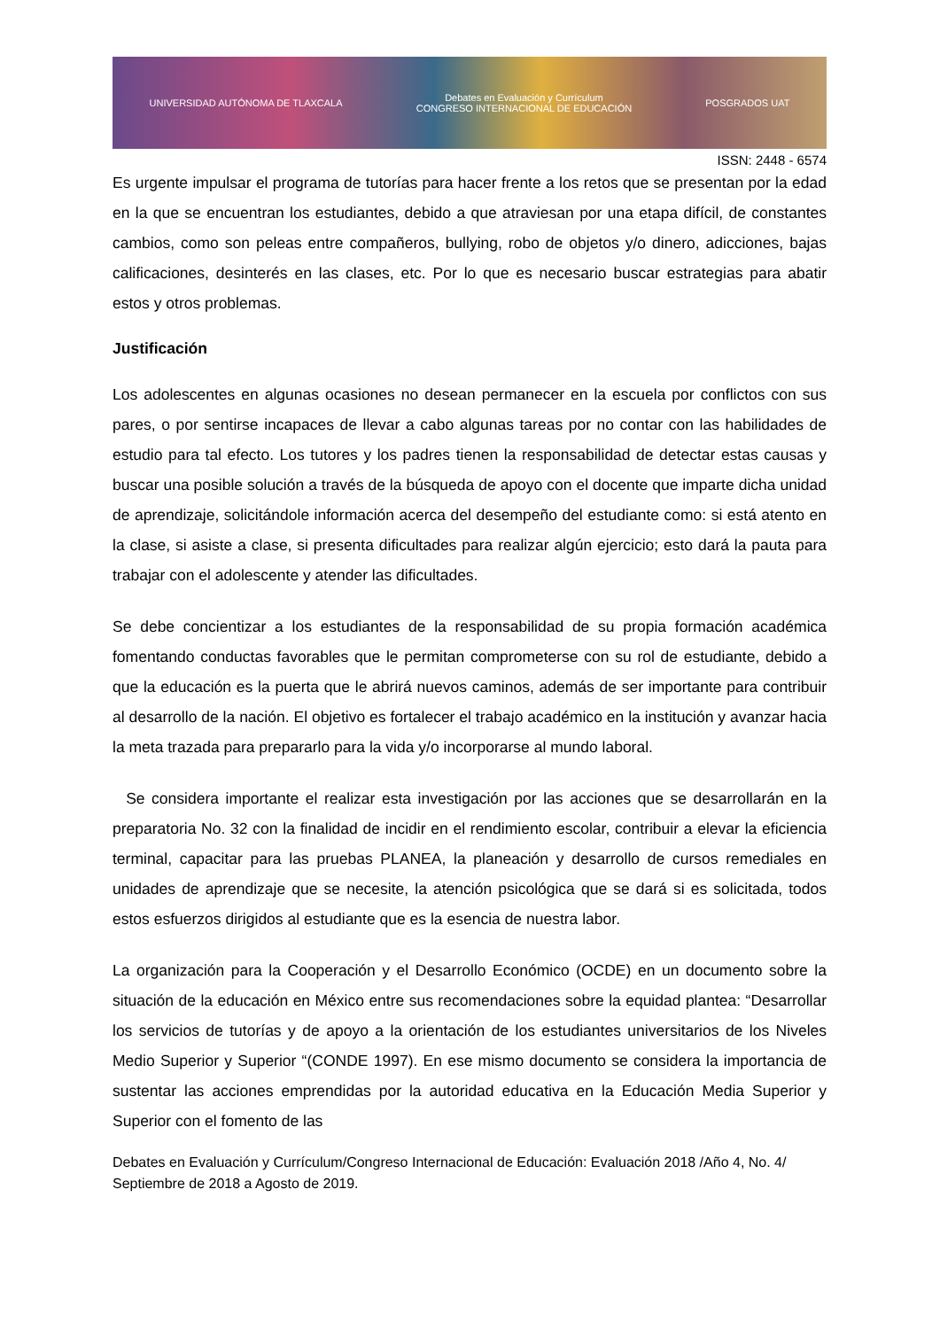UNIVERSIDAD AUTÓNOMA DE TLAXCALA Debates en Evaluación y Currículum
CONGRESO INTERNACIONAL DE EDUCACIÓN POSGRADOS UAT
ISSN: 2448 - 6574
Es urgente impulsar el programa de tutorías para hacer frente a los retos que se presentan por la edad en la que se encuentran los estudiantes, debido a que atraviesan por una etapa difícil, de constantes cambios, como son peleas entre compañeros, bullying, robo de objetos y/o dinero, adicciones, bajas calificaciones, desinterés en las clases, etc. Por lo que es necesario buscar estrategias para abatir estos y otros problemas.
Justificación
Los adolescentes en algunas ocasiones no desean permanecer en la escuela por conflictos con sus pares, o por sentirse incapaces de llevar a cabo algunas tareas por no contar con las habilidades de estudio para tal efecto. Los tutores y los padres tienen la responsabilidad de detectar estas causas y buscar una posible solución a través de la búsqueda de apoyo con el docente que imparte dicha unidad de aprendizaje, solicitándole información acerca del desempeño del estudiante como: si está atento en la clase, si asiste a clase, si presenta dificultades para realizar algún ejercicio; esto dará la pauta para trabajar con el adolescente y atender las dificultades.
Se debe concientizar a los estudiantes de la responsabilidad de su propia formación académica fomentando conductas favorables que le permitan comprometerse con su rol de estudiante, debido a que la educación es la puerta que le abrirá nuevos caminos, además de ser importante para contribuir al desarrollo de la nación. El objetivo es fortalecer el trabajo académico en la institución y avanzar hacia la meta trazada para prepararlo para la vida y/o incorporarse al mundo laboral.
Se considera importante el realizar esta investigación por las acciones que se desarrollarán en la preparatoria No. 32 con la finalidad de incidir en el rendimiento escolar, contribuir a elevar la eficiencia terminal, capacitar para las pruebas PLANEA, la planeación y desarrollo de cursos remediales en unidades de aprendizaje que se necesite, la atención psicológica que se dará si es solicitada, todos estos esfuerzos dirigidos al estudiante que es la esencia de nuestra labor.
La organización para la Cooperación y el Desarrollo Económico (OCDE) en un documento sobre la situación de la educación en México entre sus recomendaciones sobre la equidad plantea: “Desarrollar los servicios de tutorías y de apoyo a la orientación de los estudiantes universitarios de los Niveles Medio Superior y Superior “(CONDE 1997). En ese mismo documento se considera la importancia de sustentar las acciones emprendidas por la autoridad educativa en la Educación Media Superior y Superior con el fomento de las
Debates en Evaluación y Currículum/Congreso Internacional de Educación: Evaluación 2018 /Año 4, No. 4/ Septiembre de 2018 a Agosto de 2019.